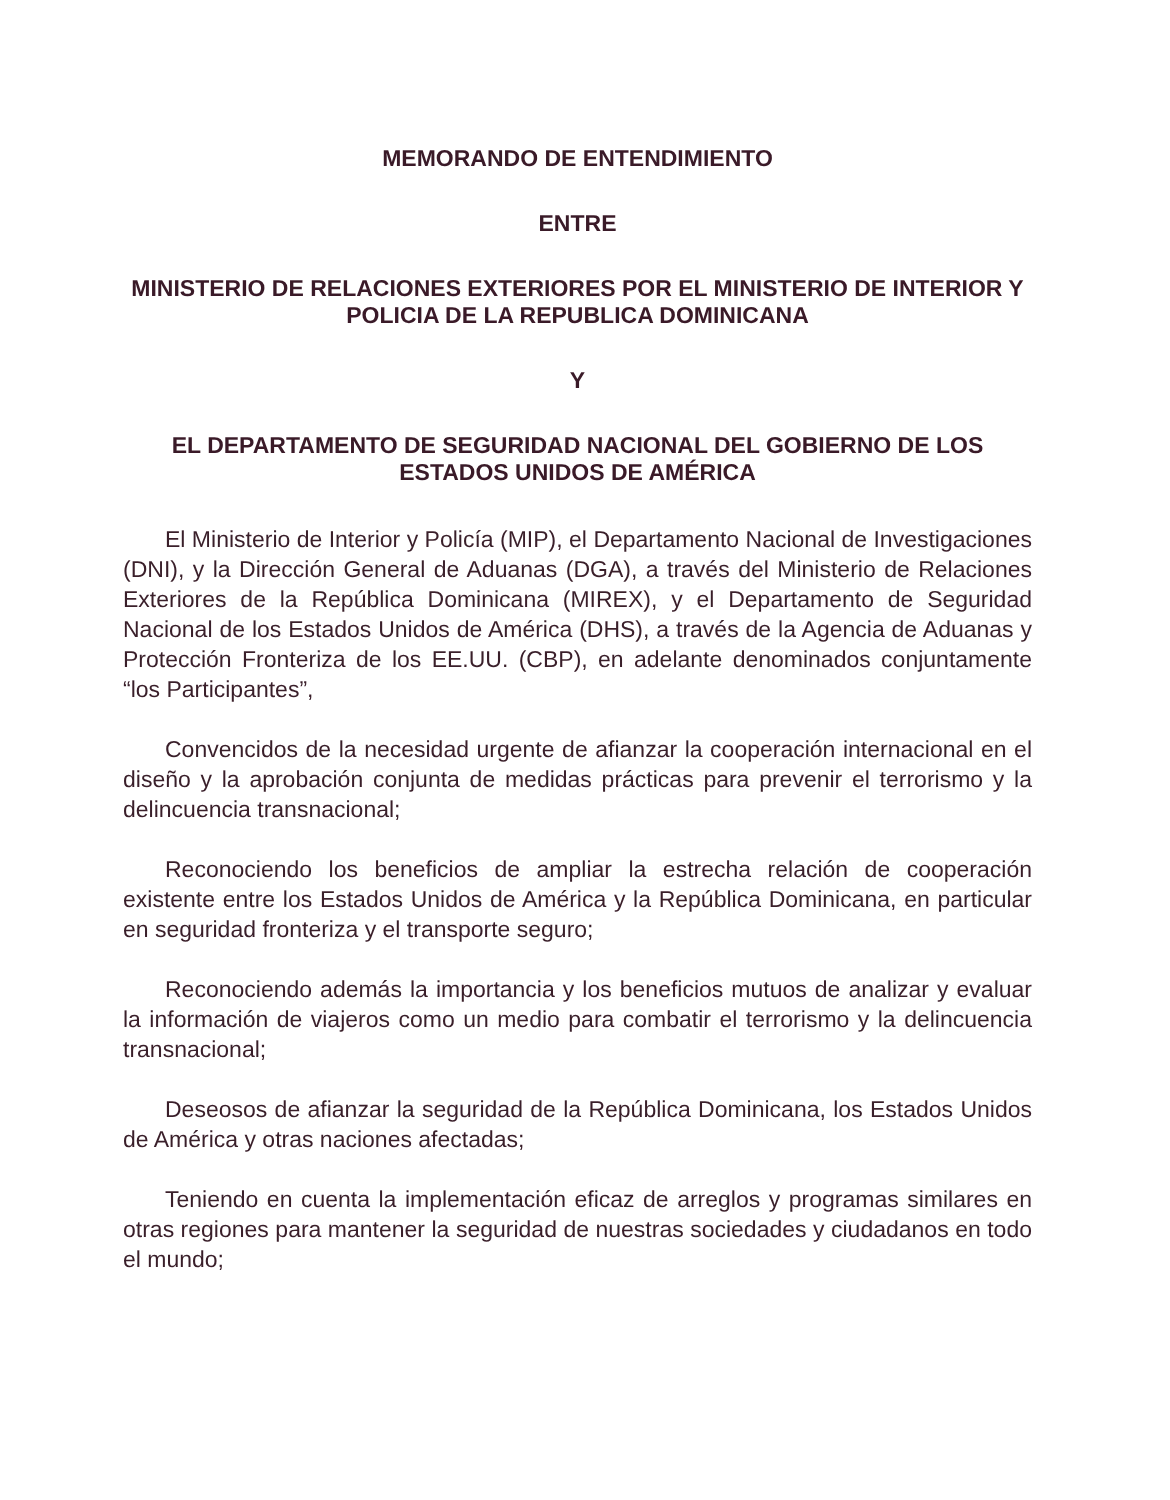MEMORANDO DE ENTENDIMIENTO
ENTRE
MINISTERIO DE RELACIONES EXTERIORES POR EL MINISTERIO DE INTERIOR Y POLICIA DE LA REPUBLICA DOMINICANA
Y
EL DEPARTAMENTO DE SEGURIDAD NACIONAL DEL GOBIERNO DE LOS ESTADOS UNIDOS DE AMÉRICA
El Ministerio de Interior y Policía (MIP), el Departamento Nacional de Investigaciones (DNI), y la Dirección General de Aduanas (DGA), a través del Ministerio de Relaciones Exteriores de la República Dominicana (MIREX), y el Departamento de Seguridad Nacional de los Estados Unidos de América (DHS), a través de la Agencia de Aduanas y Protección Fronteriza de los EE.UU. (CBP), en adelante denominados conjuntamente “los Participantes”,
Convencidos de la necesidad urgente de afianzar la cooperación internacional en el diseño y la aprobación conjunta de medidas prácticas para prevenir el terrorismo y la delincuencia transnacional;
Reconociendo los beneficios de ampliar la estrecha relación de cooperación existente entre los Estados Unidos de América y la República Dominicana, en particular en seguridad fronteriza y el transporte seguro;
Reconociendo además la importancia y los beneficios mutuos de analizar y evaluar la información de viajeros como un medio para combatir el terrorismo y la delincuencia transnacional;
Deseosos de afianzar la seguridad de la República Dominicana, los Estados Unidos de América y otras naciones afectadas;
Teniendo en cuenta la implementación eficaz de arreglos y programas similares en otras regiones para mantener la seguridad de nuestras sociedades y ciudadanos en todo el mundo;